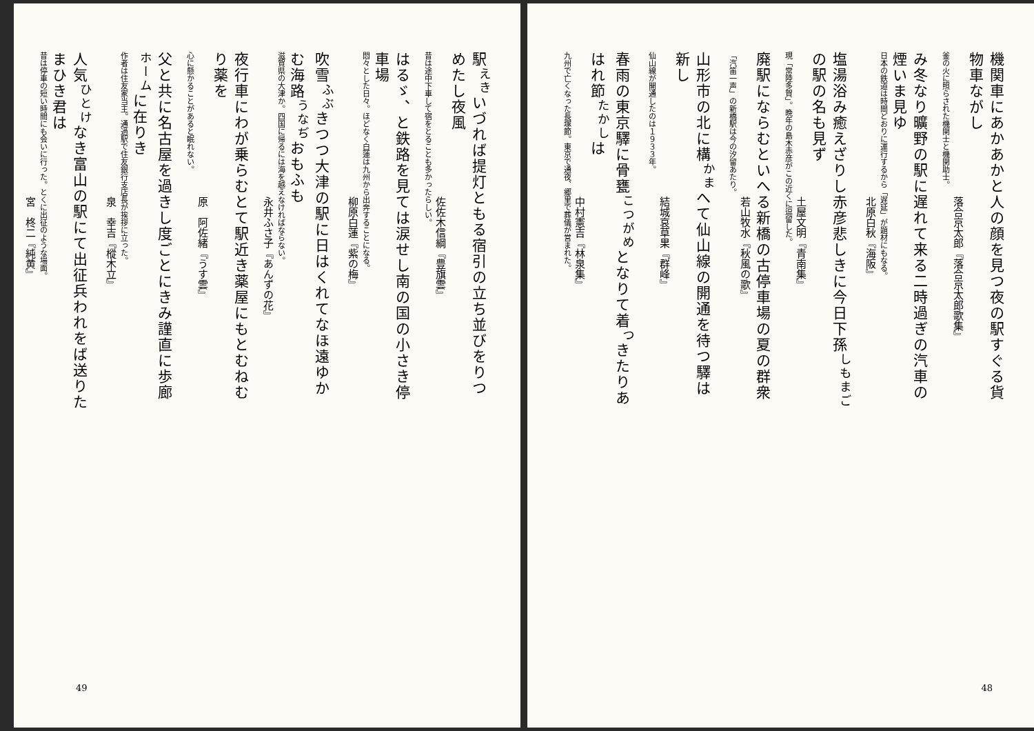機関車にあかあかと人の顔を見つ夜の駅すぐる貨物車ながし
落合京太郎『落合京太郎歌集』
釜の火に照らされた機関士と機関助士。
み冬なり曠野の駅に遅れて来る二時過ぎの汽車の煙いま見ゆ
日本の鉄道は時間どおりに運行するから「遅延」が題材にもなる。
北原白秋『海阪』
塩湯浴み癒えざりし赤彦悲しきに今日下孫<sup>しもまご</sup>の駅の名も見ず
土屋文明『青南集』
現「常陸多賀」。晩年の島木赤彦がこの近くに逗留した。
廃駅にならむといへる新橋の古停車場の夏の群衆
若山牧水『秋風の歌』
「汽笛一声」の新橋駅は今の汐留あたり。
山形市の北に構<sup>かま</sup>へて仙山線の開通を待つ驛は新し
結城哀草果『群峰』
仙山線が開通したのは１９３３年。
春雨の東京驛に骨甕<sup>こつがめ</sup>となりて着<sup>つ</sup>きたりあはれ節<sup>たかし</sup>は
中村憲吉『林泉集』
九州で亡くなった長塚節。東京で通夜、郷里で葬儀が営まれた。
48
駅<sup>えき</sup>いづれば提灯ともる宿引の立ち並びをりつめたし夜風
佐佐木信綱『豊旗雲』
昔は途中下車して宿をとることも多かったらしい。
はるゞ、と鉄路を見ては涙せし南の国の小さき停車場
悶々とした日々。ほどなく白蓮は九州から出奔することになる。
柳原白蓮『紫の梅』
吹雪<sup>ふぶ</sup>きつつ大津の駅に日はくれてなほ遠ゆかむ海路<sup>うなぢ</sup>おもふも
滋賀県の大津か。四国に帰るには海を越えなければならない。
永井ふさ子『あんずの花』
夜行車にわが乗らむとて駅近き薬屋にもとむねむり薬を
原　阿佐緒『うす雲』
心に懸かることがあると眠れない。
父と共に名古屋を過きし度ごとにきみ謹直に歩廊<sup>ホーム</sup>に在りき
作者は住友家当主。通過駅で住友銀行支店長が挨拶に立った。
泉　幸吉『樅木立』
人気<sup>ひとけ</sup>なき富山の駅にて出征兵われをば送りたまひき君は
昔は停車の短い時間にも会いに行った。とくに出征のような場面。
宮　柊二『純黄』
49